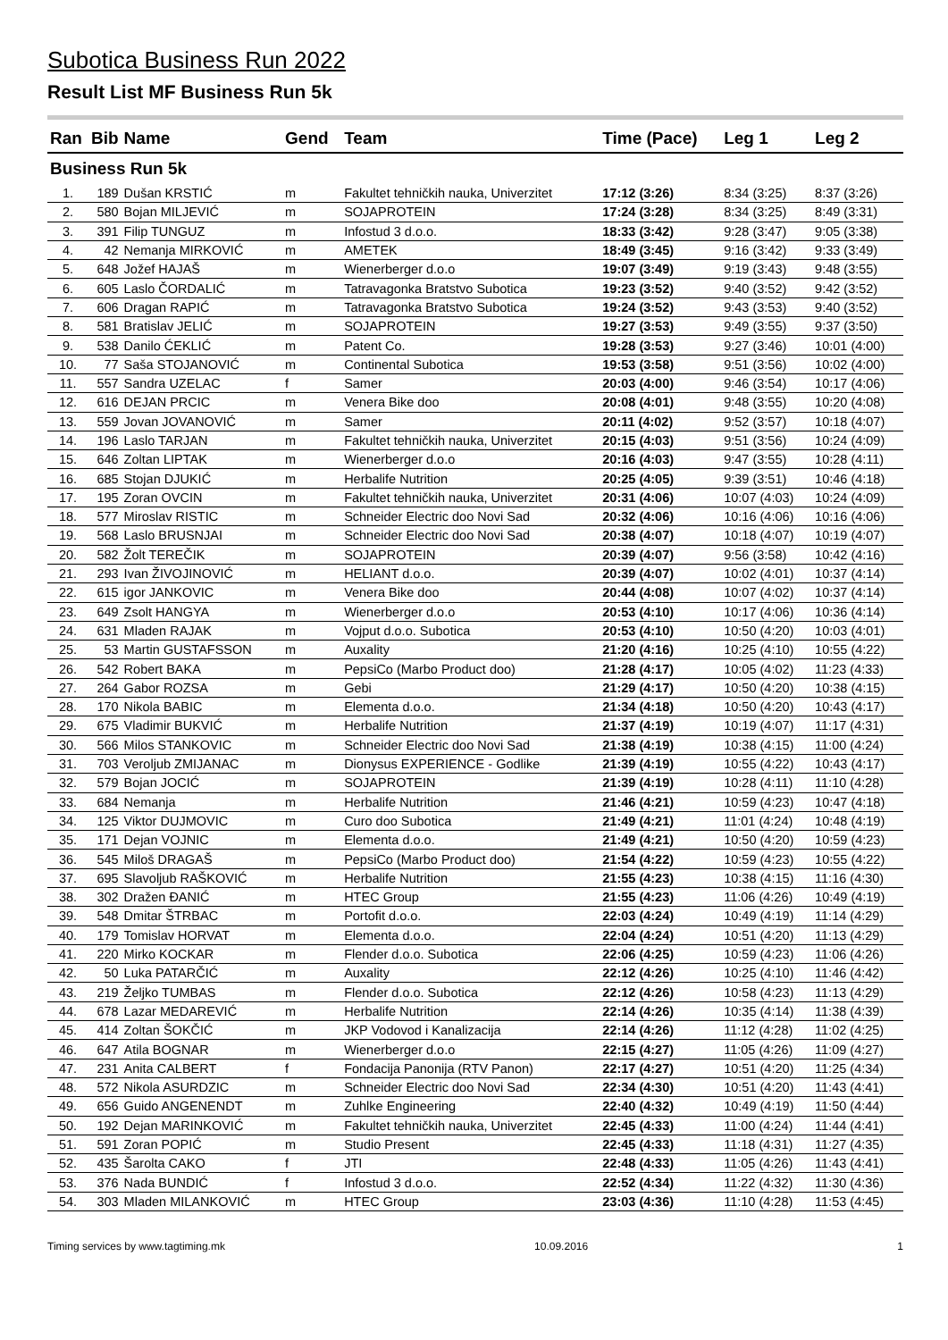Subotica Business Run 2022
Result List MF Business Run 5k
| Ran | Bib | Name | Gend | Team | Time (Pace) | Leg 1 | Leg 2 |
| --- | --- | --- | --- | --- | --- | --- | --- |
| Business Run 5k | | | | | | | |
| 1. | 189 | Dušan KRSTIĆ | m | Fakultet tehničkih nauka, Univerzitet | 17:12 (3:26) | 8:34 (3:25) | 8:37 (3:26) |
| 2. | 580 | Bojan MILJEVIĆ | m | SOJAPROTEIN | 17:24 (3:28) | 8:34 (3:25) | 8:49 (3:31) |
| 3. | 391 | Filip TUNGUZ | m | Infostud 3 d.o.o. | 18:33 (3:42) | 9:28 (3:47) | 9:05 (3:38) |
| 4. | 42 | Nemanja MIRKOVIĆ | m | AMETEK | 18:49 (3:45) | 9:16 (3:42) | 9:33 (3:49) |
| 5. | 648 | Jožef HAJAŠ | m | Wienerberger d.o.o | 19:07 (3:49) | 9:19 (3:43) | 9:48 (3:55) |
| 6. | 605 | Laslo ČORDALIĆ | m | Tatravagonka Bratstvo Subotica | 19:23 (3:52) | 9:40 (3:52) | 9:42 (3:52) |
| 7. | 606 | Dragan RAPIĆ | m | Tatravagonka Bratstvo Subotica | 19:24 (3:52) | 9:43 (3:53) | 9:40 (3:52) |
| 8. | 581 | Bratislav JELIĆ | m | SOJAPROTEIN | 19:27 (3:53) | 9:49 (3:55) | 9:37 (3:50) |
| 9. | 538 | Danilo ĆEKLIĆ | m | Patent Co. | 19:28 (3:53) | 9:27 (3:46) | 10:01 (4:00) |
| 10. | 77 | Saša STOJANOVIĆ | m | Continental Subotica | 19:53 (3:58) | 9:51 (3:56) | 10:02 (4:00) |
| 11. | 557 | Sandra UZELAC | f | Samer | 20:03 (4:00) | 9:46 (3:54) | 10:17 (4:06) |
| 12. | 616 | DEJAN PRCIC | m | Venera Bike doo | 20:08 (4:01) | 9:48 (3:55) | 10:20 (4:08) |
| 13. | 559 | Jovan JOVANOVIĆ | m | Samer | 20:11 (4:02) | 9:52 (3:57) | 10:18 (4:07) |
| 14. | 196 | Laslo TARJAN | m | Fakultet tehničkih nauka, Univerzitet | 20:15 (4:03) | 9:51 (3:56) | 10:24 (4:09) |
| 15. | 646 | Zoltan LIPTAK | m | Wienerberger d.o.o | 20:16 (4:03) | 9:47 (3:55) | 10:28 (4:11) |
| 16. | 685 | Stojan DJUKIĆ | m | Herbalife Nutrition | 20:25 (4:05) | 9:39 (3:51) | 10:46 (4:18) |
| 17. | 195 | Zoran OVCIN | m | Fakultet tehničkih nauka, Univerzitet | 20:31 (4:06) | 10:07 (4:03) | 10:24 (4:09) |
| 18. | 577 | Miroslav RISTIC | m | Schneider Electric doo Novi Sad | 20:32 (4:06) | 10:16 (4:06) | 10:16 (4:06) |
| 19. | 568 | Laslo BRUSNJAI | m | Schneider Electric doo Novi Sad | 20:38 (4:07) | 10:18 (4:07) | 10:19 (4:07) |
| 20. | 582 | Žolt TEREČIK | m | SOJAPROTEIN | 20:39 (4:07) | 9:56 (3:58) | 10:42 (4:16) |
| 21. | 293 | Ivan ŽIVOJINOVIĆ | m | HELIANT d.o.o. | 20:39 (4:07) | 10:02 (4:01) | 10:37 (4:14) |
| 22. | 615 | igor JANKOVIC | m | Venera Bike doo | 20:44 (4:08) | 10:07 (4:02) | 10:37 (4:14) |
| 23. | 649 | Zsolt HANGYA | m | Wienerberger d.o.o | 20:53 (4:10) | 10:17 (4:06) | 10:36 (4:14) |
| 24. | 631 | Mladen RAJAK | m | Vojput d.o.o. Subotica | 20:53 (4:10) | 10:50 (4:20) | 10:03 (4:01) |
| 25. | 53 | Martin GUSTAFSSON | m | Auxality | 21:20 (4:16) | 10:25 (4:10) | 10:55 (4:22) |
| 26. | 542 | Robert BAKA | m | PepsiCo (Marbo Product doo) | 21:28 (4:17) | 10:05 (4:02) | 11:23 (4:33) |
| 27. | 264 | Gabor ROZSA | m | Gebi | 21:29 (4:17) | 10:50 (4:20) | 10:38 (4:15) |
| 28. | 170 | Nikola BABIC | m | Elementa d.o.o. | 21:34 (4:18) | 10:50 (4:20) | 10:43 (4:17) |
| 29. | 675 | Vladimir BUKVIĆ | m | Herbalife Nutrition | 21:37 (4:19) | 10:19 (4:07) | 11:17 (4:31) |
| 30. | 566 | Milos STANKOVIC | m | Schneider Electric doo Novi Sad | 21:38 (4:19) | 10:38 (4:15) | 11:00 (4:24) |
| 31. | 703 | Veroljub ZMIJANAC | m | Dionysus EXPERIENCE - Godlike | 21:39 (4:19) | 10:55 (4:22) | 10:43 (4:17) |
| 32. | 579 | Bojan JOCIĆ | m | SOJAPROTEIN | 21:39 (4:19) | 10:28 (4:11) | 11:10 (4:28) |
| 33. | 684 | Nemanja | m | Herbalife Nutrition | 21:46 (4:21) | 10:59 (4:23) | 10:47 (4:18) |
| 34. | 125 | Viktor DUJMOVIC | m | Curo doo Subotica | 21:49 (4:21) | 11:01 (4:24) | 10:48 (4:19) |
| 35. | 171 | Dejan VOJNIC | m | Elementa d.o.o. | 21:49 (4:21) | 10:50 (4:20) | 10:59 (4:23) |
| 36. | 545 | Miloš DRAGAŠ | m | PepsiCo (Marbo Product doo) | 21:54 (4:22) | 10:59 (4:23) | 10:55 (4:22) |
| 37. | 695 | Slavoljub RAŠKOVIĆ | m | Herbalife Nutrition | 21:55 (4:23) | 10:38 (4:15) | 11:16 (4:30) |
| 38. | 302 | Dražen ĐANIĆ | m | HTEC Group | 21:55 (4:23) | 11:06 (4:26) | 10:49 (4:19) |
| 39. | 548 | Dmitar ŠTRBAC | m | Portofit d.o.o. | 22:03 (4:24) | 10:49 (4:19) | 11:14 (4:29) |
| 40. | 179 | Tomislav HORVAT | m | Elementa d.o.o. | 22:04 (4:24) | 10:51 (4:20) | 11:13 (4:29) |
| 41. | 220 | Mirko KOCKAR | m | Flender d.o.o. Subotica | 22:06 (4:25) | 10:59 (4:23) | 11:06 (4:26) |
| 42. | 50 | Luka PATARČIĆ | m | Auxality | 22:12 (4:26) | 10:25 (4:10) | 11:46 (4:42) |
| 43. | 219 | Željko TUMBAS | m | Flender d.o.o. Subotica | 22:12 (4:26) | 10:58 (4:23) | 11:13 (4:29) |
| 44. | 678 | Lazar MEDAREVIĆ | m | Herbalife Nutrition | 22:14 (4:26) | 10:35 (4:14) | 11:38 (4:39) |
| 45. | 414 | Zoltan ŠOKČIĆ | m | JKP Vodovod i Kanalizacija | 22:14 (4:26) | 11:12 (4:28) | 11:02 (4:25) |
| 46. | 647 | Atila BOGNAR | m | Wienerberger d.o.o | 22:15 (4:27) | 11:05 (4:26) | 11:09 (4:27) |
| 47. | 231 | Anita CALBERT | f | Fondacija Panonija (RTV Panon) | 22:17 (4:27) | 10:51 (4:20) | 11:25 (4:34) |
| 48. | 572 | Nikola ASURDZIC | m | Schneider Electric doo Novi Sad | 22:34 (4:30) | 10:51 (4:20) | 11:43 (4:41) |
| 49. | 656 | Guido ANGENENDT | m | Zuhlke Engineering | 22:40 (4:32) | 10:49 (4:19) | 11:50 (4:44) |
| 50. | 192 | Dejan MARINKOVIĆ | m | Fakultet tehničkih nauka, Univerzitet | 22:45 (4:33) | 11:00 (4:24) | 11:44 (4:41) |
| 51. | 591 | Zoran POPIĆ | m | Studio Present | 22:45 (4:33) | 11:18 (4:31) | 11:27 (4:35) |
| 52. | 435 | Šarolta CAKO | f | JTI | 22:48 (4:33) | 11:05 (4:26) | 11:43 (4:41) |
| 53. | 376 | Nada BUNDIĆ | f | Infostud 3 d.o.o. | 22:52 (4:34) | 11:22 (4:32) | 11:30 (4:36) |
| 54. | 303 | Mladen MILANKOVIĆ | m | HTEC Group | 23:03 (4:36) | 11:10 (4:28) | 11:53 (4:45) |
Timing services by www.tagtiming.mk 10.09.2016 1